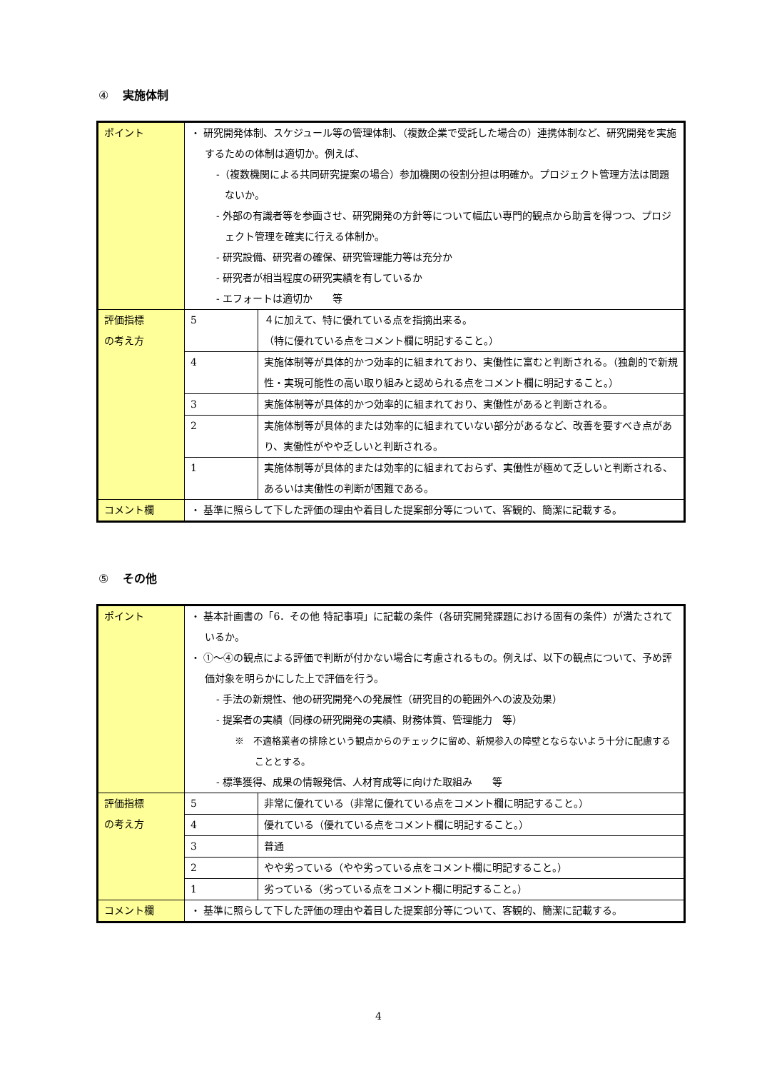④ 実施体制
| ポイント | ・ 研究開発体制、スケジュール等の管理体制、（複数企業で受託した場合の）連携体制など、研究開発を実施するための体制は適切か。例えば、 -（複数機関による共同研究提案の場合）参加機関の役割分担は明確か。プロジェクト管理方法は問題ないか。 - 外部の有識者等を参画させ、研究開発の方針等について幅広い専門的観点から助言を得つつ、プロジェクト管理を確実に行える体制か。 - 研究設備、研究者の確保、研究管理能力等は充分か - 研究者が相当程度の研究実績を有しているか - エフォートは適切か 等 | |
| 評価指標 の考え方 | 5 | ４に加えて、特に優れている点を指摘出来る。 （特に優れている点をコメント欄に明記すること。） |
| | 4 | 実施体制等が具体的かつ効率的に組まれており、実働性に富むと判断される。（独創的で新規性・実現可能性の高い取り組みと認められる点をコメント欄に明記すること。） |
| | 3 | 実施体制等が具体的かつ効率的に組まれており、実働性があると判断される。 |
| | 2 | 実施体制等が具体的または効率的に組まれていない部分があるなど、改善を要すべき点があり、実働性がやや乏しいと判断される。 |
| | 1 | 実施体制等が具体的または効率的に組まれておらず、実働性が極めて乏しいと判断される、あるいは実働性の判断が困難である。 |
| コメント欄 | ・ 基準に照らして下した評価の理由や着目した提案部分等について、客観的、簡潔に記載する。 | |
⑤ その他
| ポイント | ・ 基本計画書の「6．その他 特記事項」に記載の条件（各研究開発課題における固有の条件）が満たされているか。 ・ ①～④の観点による評価で判断が付かない場合に考慮されるもの。例えば、以下の観点について、予め評価対象を明らかにした上で評価を行う。 - 手法の新規性、他の研究開発への発展性（研究目的の範囲外への波及効果） - 提案者の実績（同様の研究開発の実績、財務体質、管理能力 等） ※ 不適格業者の排除という観点からのチェックに留め、新規参入の障壁とならないよう十分に配慮することとする。 - 標準獲得、成果の情報発信、人材育成等に向けた取組み 等 | |
| 評価指標 の考え方 | 5 | 非常に優れている（非常に優れている点をコメント欄に明記すること。） |
| | 4 | 優れている（優れている点をコメント欄に明記すること。） |
| | 3 | 普通 |
| | 2 | やや劣っている（やや劣っている点をコメント欄に明記すること。） |
| | 1 | 劣っている（劣っている点をコメント欄に明記すること。） |
| コメント欄 | ・ 基準に照らして下した評価の理由や着目した提案部分等について、客観的、簡潔に記載する。 | |
4